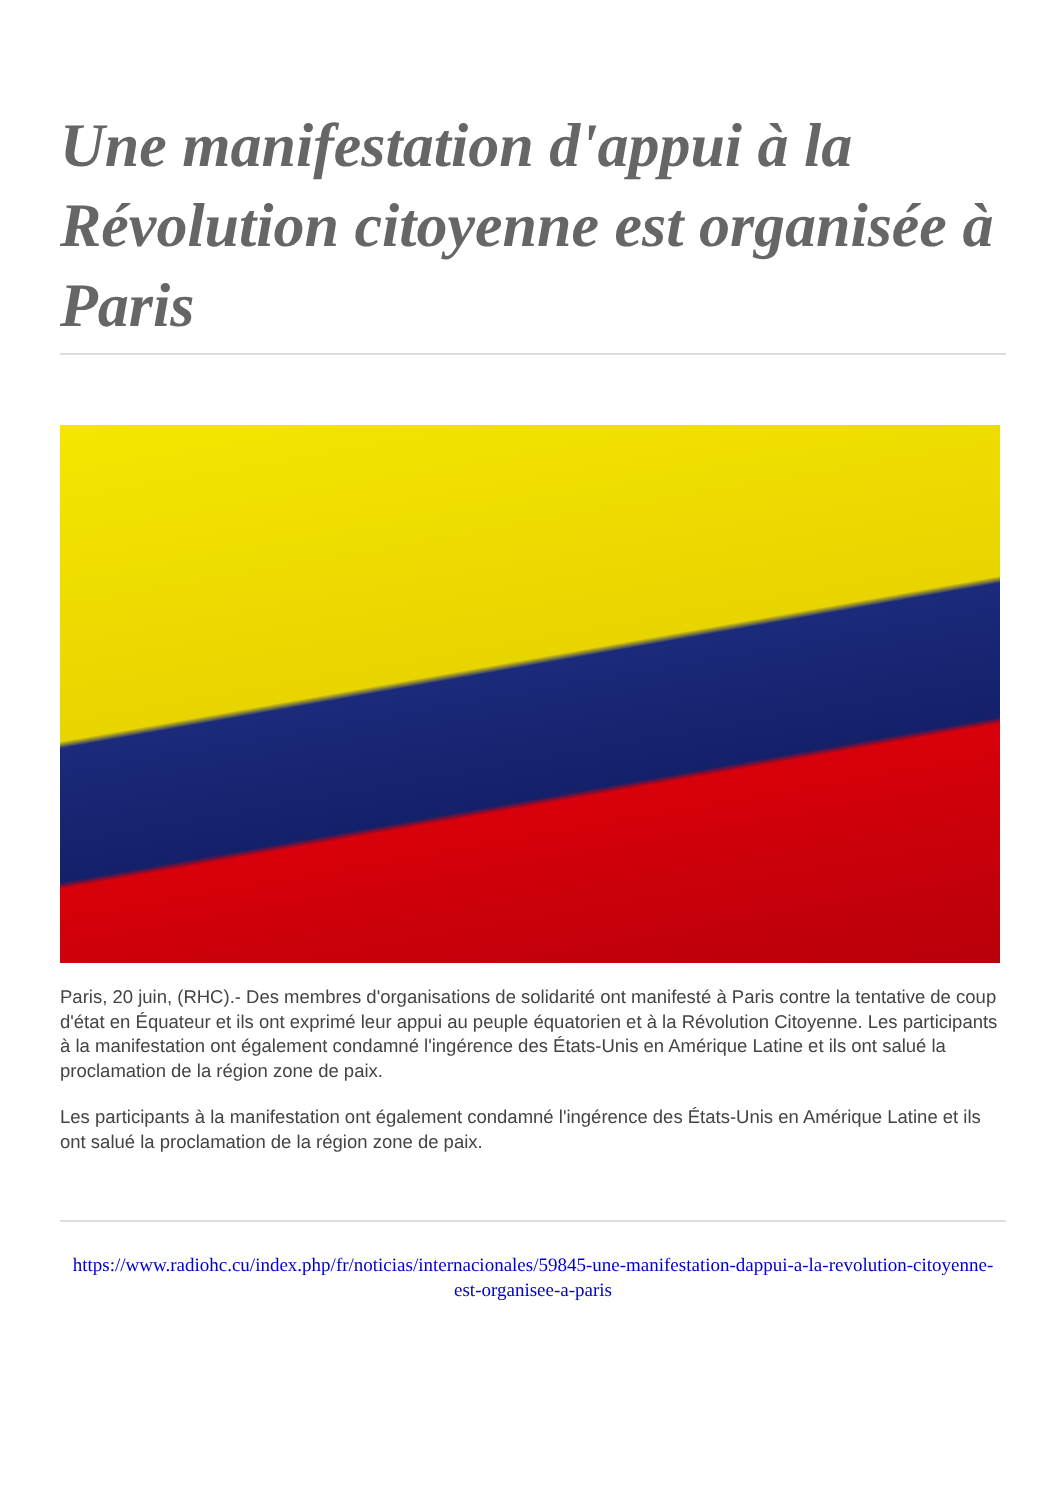Une manifestation d'appui à la Révolution citoyenne est organisée à Paris
Paris, 20 juin, (RHC).- Des membres d'organisations de solidarité ont manifesté à Paris contre la tentative de coup d'état en Équateur et ils ont exprimé leur appui au peuple équatorien et à la Révolution Citoyenne. Les participants à la manifestation ont également condamné l'ingérence des États-Unis en Amérique Latine et ils ont salué la proclamation de la région zone de paix.
Les participants à la manifestation ont également condamné l'ingérence des États-Unis en Amérique Latine et ils ont salué la proclamation de la région zone de paix.
https://www.radiohc.cu/index.php/fr/noticias/internacionales/59845-une-manifestation-dappui-a-la-revolution-citoyenne-est-organisee-a-paris